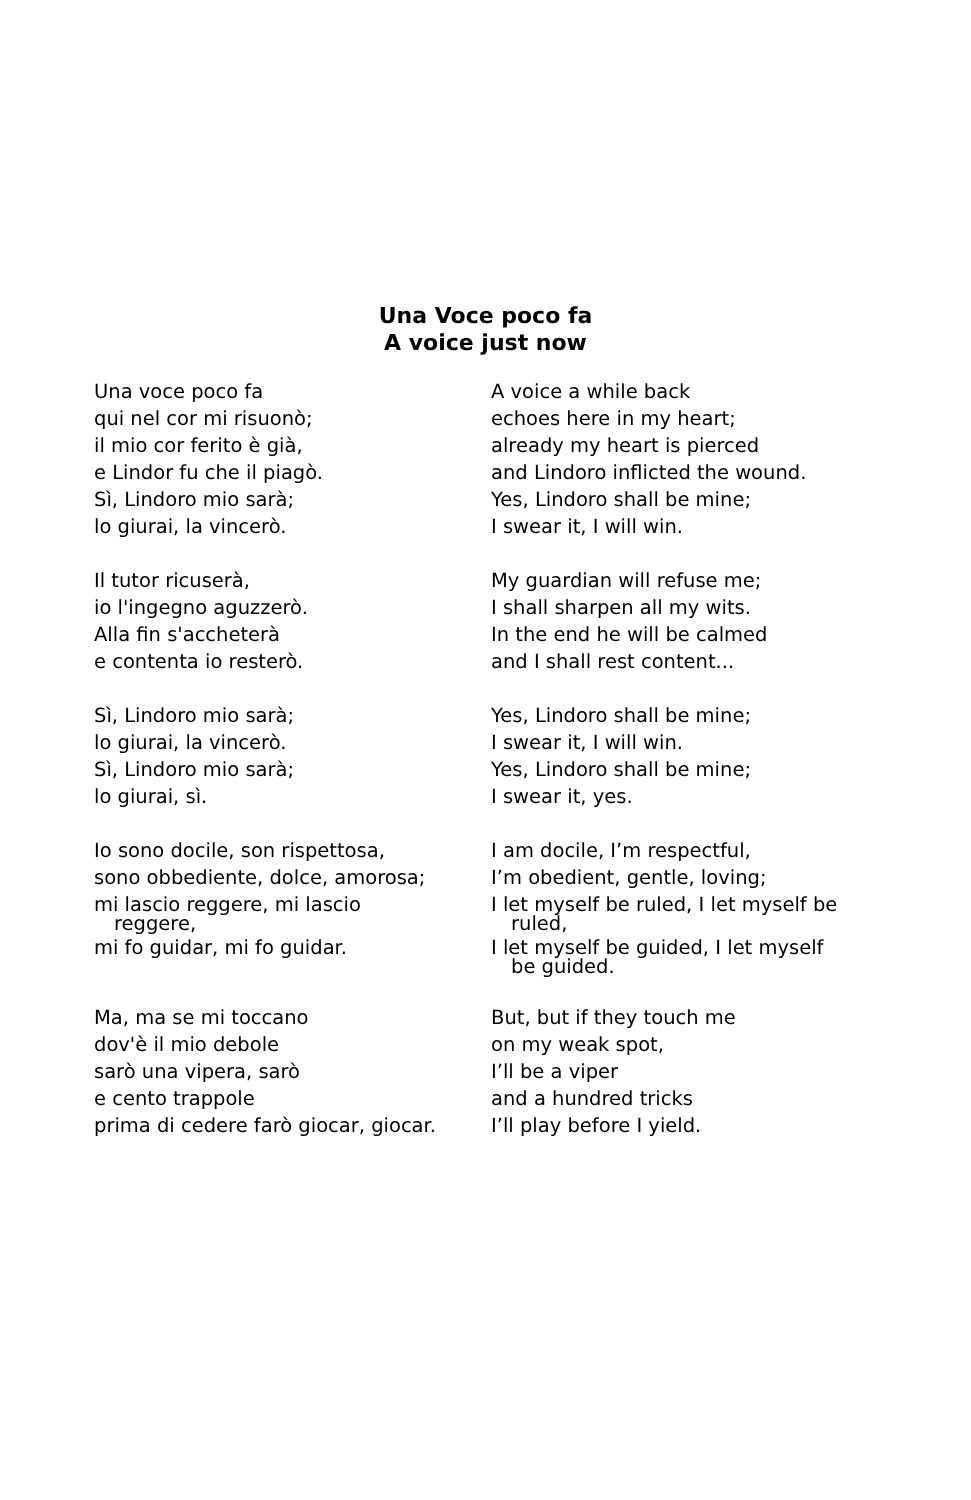Una Voce poco fa
A voice just now
| Una voce poco fa | A voice a while back |
| qui nel cor mi risuonò; | echoes here in my heart; |
| il mio cor ferito è già, | already my heart is pierced |
| e Lindor fu che il piagò. | and Lindoro inflicted the wound. |
| Sì, Lindoro mio sarà; | Yes, Lindoro shall be mine; |
| lo giurai, la vincerò. | I swear it, I will win. |
| Il tutor ricuserà, | My guardian will refuse me; |
| io l'ingegno aguzzerò. | I shall sharpen all my wits. |
| Alla fin s'accheterà | In the end he will be calmed |
| e contenta io resterò. | and I shall rest content... |
| Sì, Lindoro mio sarà; | Yes, Lindoro shall be mine; |
| lo giurai, la vincerò. | I swear it, I will win. |
| Sì, Lindoro mio sarà; | Yes, Lindoro shall be mine; |
| lo giurai, sì. | I swear it, yes. |
| Io sono docile, son rispettosa, | I am docile, I’m respectful, |
| sono obbediente, dolce, amorosa; | I’m obedient, gentle, loving; |
| mi lascio reggere, mi lascio reggere, | I let myself be ruled, I let myself be ruled, |
| mi fo guidar, mi fo guidar. | I let myself be guided, I let myself be guided. |
| Ma, ma se mi toccano | But, but if they touch me |
| dov'è il mio debole | on my weak spot, |
| sarò una vipera, sarò | I’ll be a viper |
| e cento trappole | and a hundred tricks |
| prima di cedere farò giocar, giocar. | I’ll play before I yield. |